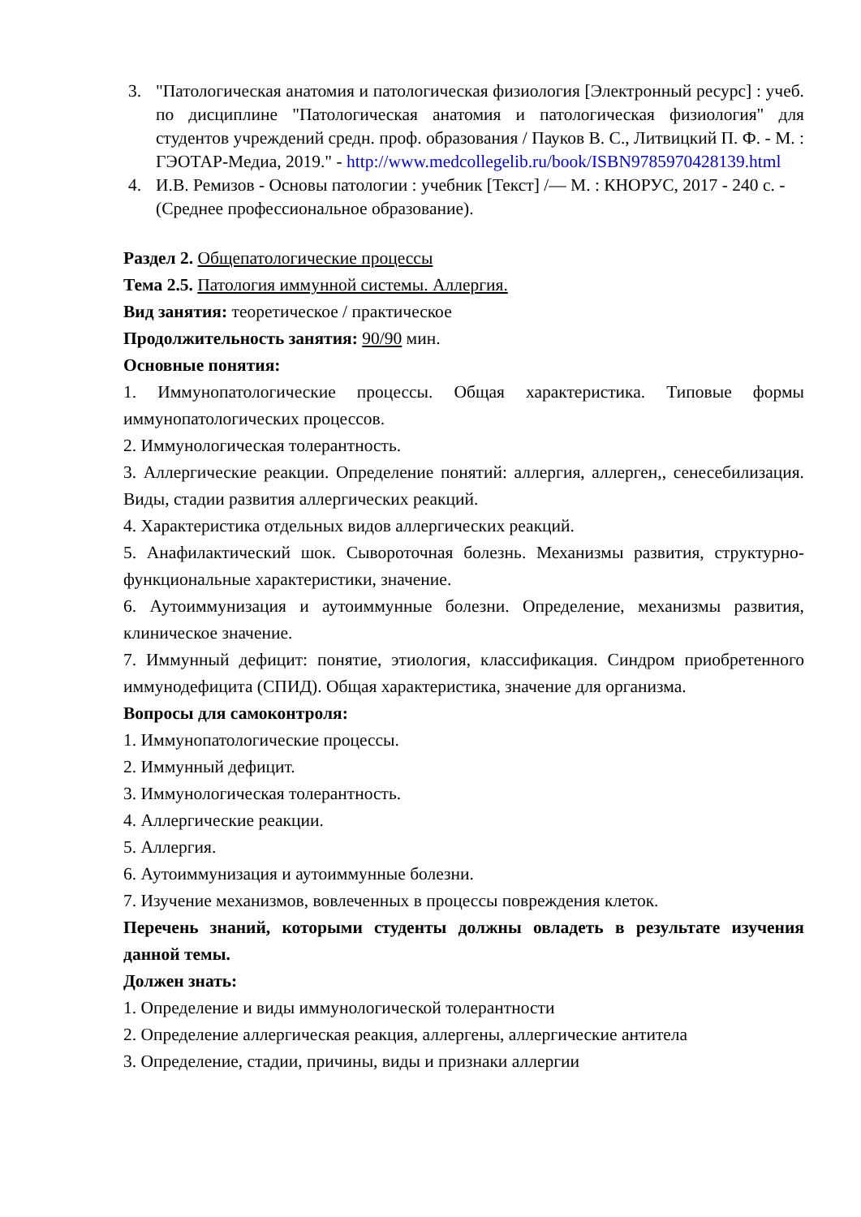3. "Патологическая анатомия и патологическая физиология [Электронный ресурс] : учеб. по дисциплине "Патологическая анатомия и патологическая физиология" для студентов учреждений средн. проф. образования / Пауков В. С., Литвицкий П. Ф. - М. : ГЭОТАР-Медиа, 2019." - http://www.medcollegelib.ru/book/ISBN9785970428139.html
4. И.В. Ремизов - Основы патологии : учебник [Текст] /— М. : КНОРУС, 2017 - 240 с. - (Среднее профессиональное образование).
Раздел 2. Общепатологические процессы
Тема 2.5. Патология иммунной системы. Аллергия.
Вид занятия: теоретическое / практическое
Продолжительность занятия: 90/90 мин.
Основные понятия:
1. Иммунопатологические процессы. Общая характеристика. Типовые формы иммунопатологических процессов.
2. Иммунологическая толерантность.
3. Аллергические реакции. Определение понятий: аллергия, аллерген,, сенесебилизация. Виды, стадии развития аллергических реакций.
4. Характеристика отдельных видов аллергических реакций.
5. Анафилактический шок. Сывороточная болезнь. Механизмы развития, структурно-функциональные характеристики, значение.
6. Аутоиммунизация и аутоиммунные болезни. Определение, механизмы развития, клиническое значение.
7. Иммунный дефицит: понятие, этиология, классификация. Синдром приобретенного иммунодефицита (СПИД). Общая характеристика, значение для организма.
Вопросы для самоконтроля:
1. Иммунопатологические процессы.
2. Иммунный дефицит.
3. Иммунологическая толерантность.
4. Аллергические реакции.
5. Аллергия.
6. Аутоиммунизация и аутоиммунные болезни.
7. Изучение механизмов, вовлеченных в процессы повреждения клеток.
Перечень знаний, которыми студенты должны овладеть в результате изучения данной темы.
Должен знать:
1. Определение и виды иммунологической толерантности
2. Определение аллергическая реакция, аллергены, аллергические антитела
3. Определение, стадии, причины, виды и признаки аллергии